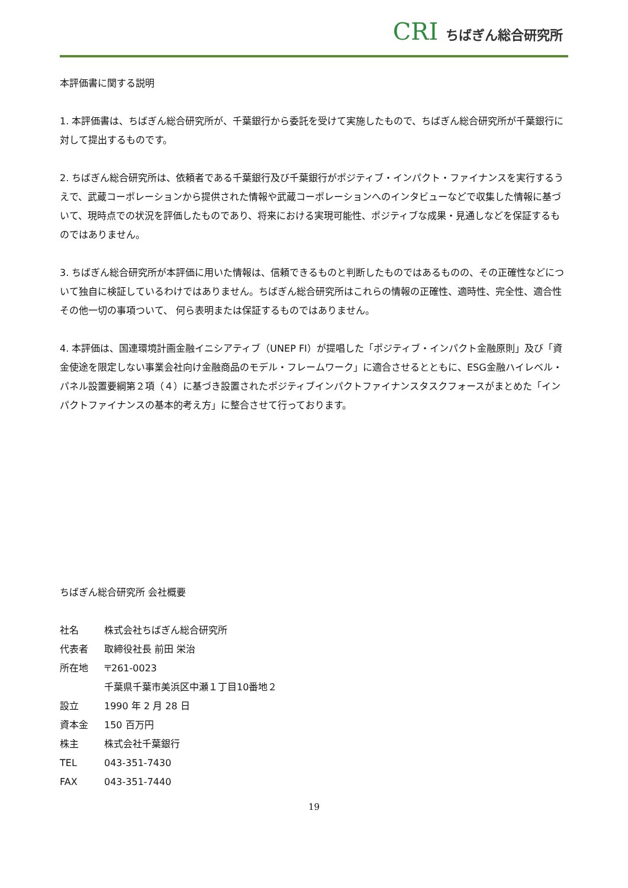CRI ちばぎん総合研究所
本評価書に関する説明
1. 本評価書は、ちばぎん総合研究所が、千葉銀行から委託を受けて実施したもので、ちばぎん総合研究所が千葉銀行に対して提出するものです。
2. ちばぎん総合研究所は、依頼者である千葉銀行及び千葉銀行がポジティブ・インパクト・ファイナンスを実行するうえで、武蔵コーポレーションから提供された情報や武蔵コーポレーションへのインタビューなどで収集した情報に基づいて、現時点での状況を評価したものであり、将来における実現可能性、ポジティブな成果・見通しなどを保証するものではありません。
3. ちばぎん総合研究所が本評価に用いた情報は、信頼できるものと判断したものではあるものの、その正確性などについて独自に検証しているわけではありません。ちばぎん総合研究所はこれらの情報の正確性、適時性、完全性、適合性その他一切の事項ついて、 何ら表明または保証するものではありません。
4. 本評価は、国連環境計画金融イニシアティブ（UNEP FI）が提唱した「ポジティブ・インパクト金融原則」及び「資金使途を限定しない事業会社向け金融商品のモデル・フレームワーク」に適合させるとともに、ESG金融ハイレベル・パネル設置要綱第２項（４）に基づき設置されたポジティブインパクトファイナンスタスクフォースがまとめた「インパクトファイナンスの基本的考え方」に整合させて行っております。
ちばぎん総合研究所 会社概要
社名 株式会社ちばぎん総合研究所
代表者 取締役社長 前田 栄治
所在地 〒261-0023
千葉県千葉市美浜区中瀬１丁目10番地２
設立 1990 年 2 月 28 日
資本金 150 百万円
株主 株式会社千葉銀行
TEL 043-351-7430
FAX 043-351-7440
19